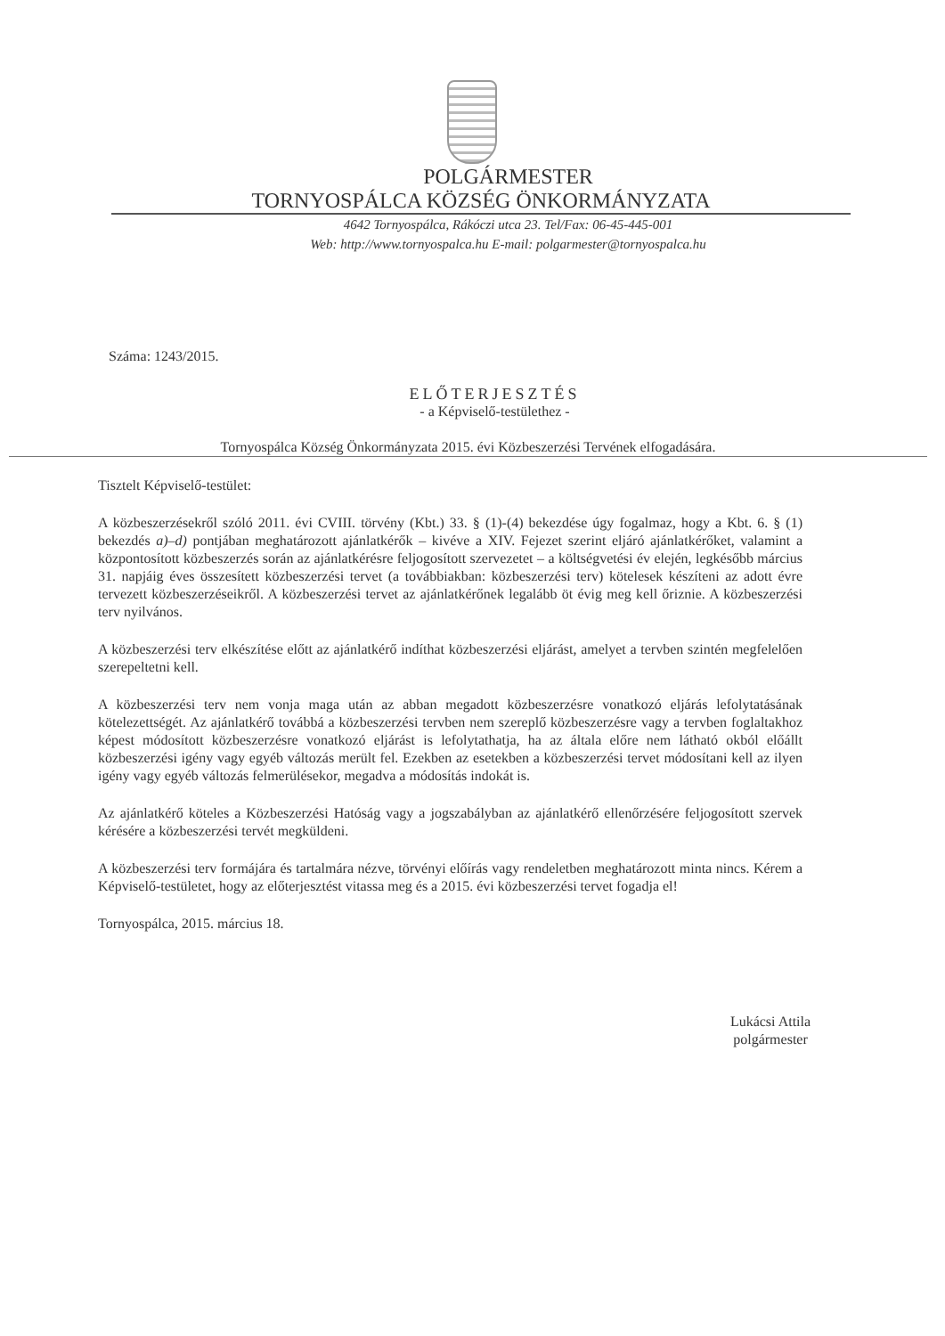POLGÁRMESTER
TORNYOSPÁLCA KÖZSÉG ÖNKORMÁNYZATA
4642 Tornyospálca, Rákóczi utca 23. Tel/Fax: 06-45-445-001
Web: http://www.tornyospalca.hu E-mail: polgarmester@tornyospalca.hu
Száma: 1243/2015.
ELŐTERJESZTÉS
- a Képviselő-testülethez -
Tornyospálca Község Önkormányzata 2015. évi Közbeszerzési Tervének elfogadására.
Tisztelt Képviselő-testület:
A közbeszerzésekről szóló 2011. évi CVIII. törvény (Kbt.) 33. § (1)-(4) bekezdése úgy fogalmaz, hogy a Kbt. 6. § (1) bekezdés a)–d) pontjában meghatározott ajánlatkérők – kivéve a XIV. Fejezet szerint eljáró ajánlatkérőket, valamint a központosított közbeszerzés során az ajánlatkérésre feljogosított szervezetet – a költségvetési év elején, legkésőbb március 31. napjáig éves összesített közbeszerzési tervet (a továbbiakban: közbeszerzési terv) kötelesek készíteni az adott évre tervezett közbeszerzéseikről. A közbeszerzési tervet az ajánlatkérőnek legalább öt évig meg kell őriznie. A közbeszerzési terv nyilvános.
A közbeszerzési terv elkészítése előtt az ajánlatkérő indíthat közbeszerzési eljárást, amelyet a tervben szintén megfelelően szerepeltetni kell.
A közbeszerzési terv nem vonja maga után az abban megadott közbeszerzésre vonatkozó eljárás lefolytatásának kötelezettségét. Az ajánlatkérő továbbá a közbeszerzési tervben nem szereplő közbeszerzésre vagy a tervben foglaltakhoz képest módosított közbeszerzésre vonatkozó eljárást is lefolytathatja, ha az általa előre nem látható okból előállt közbeszerzési igény vagy egyéb változás merült fel. Ezekben az esetekben a közbeszerzési tervet módosítani kell az ilyen igény vagy egyéb változás felmerülésekor, megadva a módosítás indokát is.
Az ajánlatkérő köteles a Közbeszerzési Hatóság vagy a jogszabályban az ajánlatkérő ellenőrzésére feljogosított szervek kérésére a közbeszerzési tervét megküldeni.
A közbeszerzési terv formájára és tartalmára nézve, törvényi előírás vagy rendeletben meghatározott minta nincs. Kérem a Képviselő-testületet, hogy az előterjesztést vitassa meg és a 2015. évi közbeszerzési tervet fogadja el!
Tornyospálca, 2015. március 18.
Lukácsi Attila
polgármester